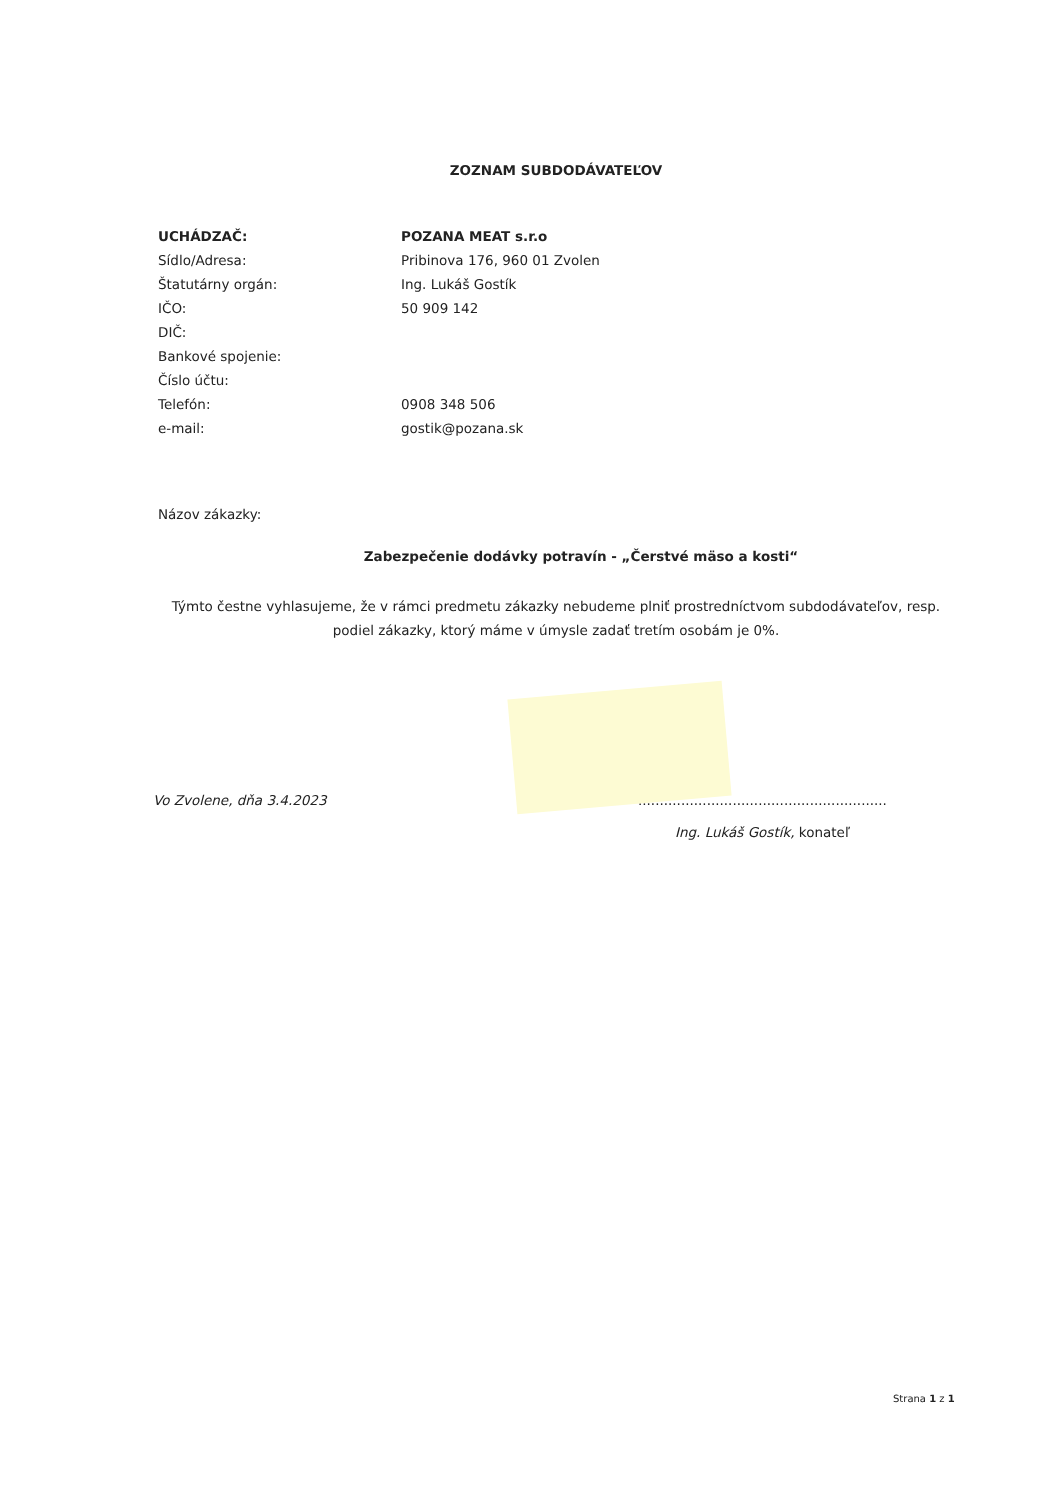ZOZNAM SUBDODÁVATEĽOV
| UCHÁDZAČ: | POZANA MEAT s.r.o |
| Sídlo/Adresa: | Pribinova 176, 960 01 Zvolen |
| Štatutárny orgán: | Ing. Lukáš Gostík |
| IČO: | 50 909 142 |
| DIČ: | |
| Bankové spojenie: | |
| Číslo účtu: | |
| Telefón: | 0908 348 506 |
| e-mail: | gostik@pozana.sk |
Názov zákazky:
Zabezpečenie dodávky potravín - „Čerstvé mäso a kosti“
Týmto čestne vyhlasujeme, že v rámci predmetu zákazky nebudeme plniť prostredníctvom subdodávateľov, resp. podiel zákazky, ktorý máme v úmysle zadať tretím osobám je 0%.
Vo Zvolene, dňa 3.4.2023 ..........................................................
Ing. Lukáš Gostík, konateľ
Strana 1 z 1